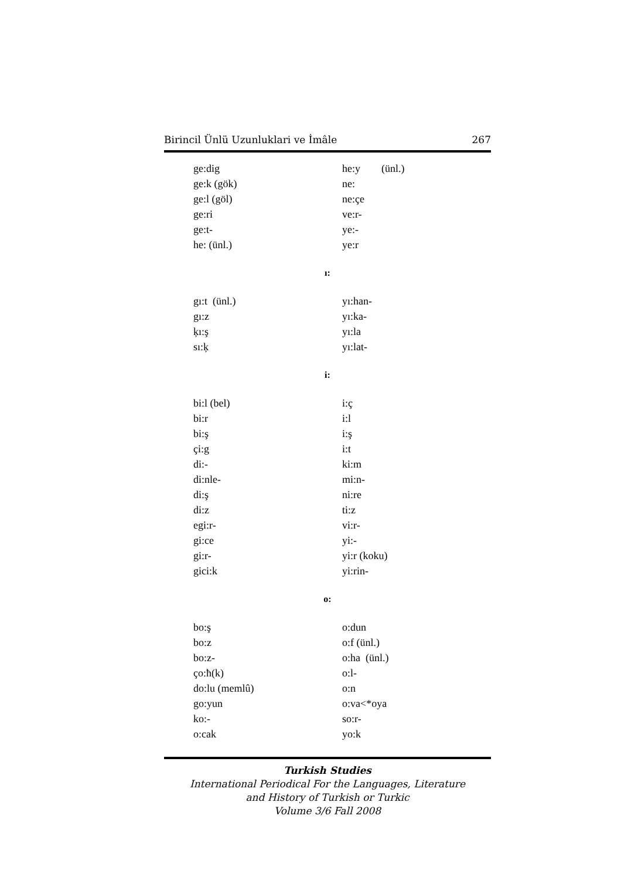Birincil Ünlü Uzunluklari ve İmâle 267
ge:dig
ge:k (gök)
ge:l (göl)
ge:ri
ge:t-
he: (ünl.)
he:y (ünl.)
ne:
ne:çe
ve:r-
ye:-
ye:r
ı:
gı:t (ünl.)
gı:z
ķı:ş
sı:ķ
yı:han-
yı:ka-
yı:la
yı:lat-
i:
bi:l (bel)
bi:r
bi:ş
çi:g
di:-
di:nle-
di:ş
di:z
egi:r-
gi:ce
gi:r-
gici:k
i:ç
i:l
i:ş
i:t
ki:m
mi:n-
ni:re
ti:z
vi:r-
yi:-
yi:r (koku)
yi:rin-
o:
bo:ş
bo:z
bo:z-
ço:ħ(k)
do:lu (memlû)
go:yun
ko:-
o:cak
o:dun
o:f (ünl.)
o:ha (ünl.)
o:l-
o:n
o:va<*oya
so:r-
yo:k
Turkish Studies
International Periodical For the Languages, Literature
and History of Turkish or Turkic
Volume 3/6 Fall 2008